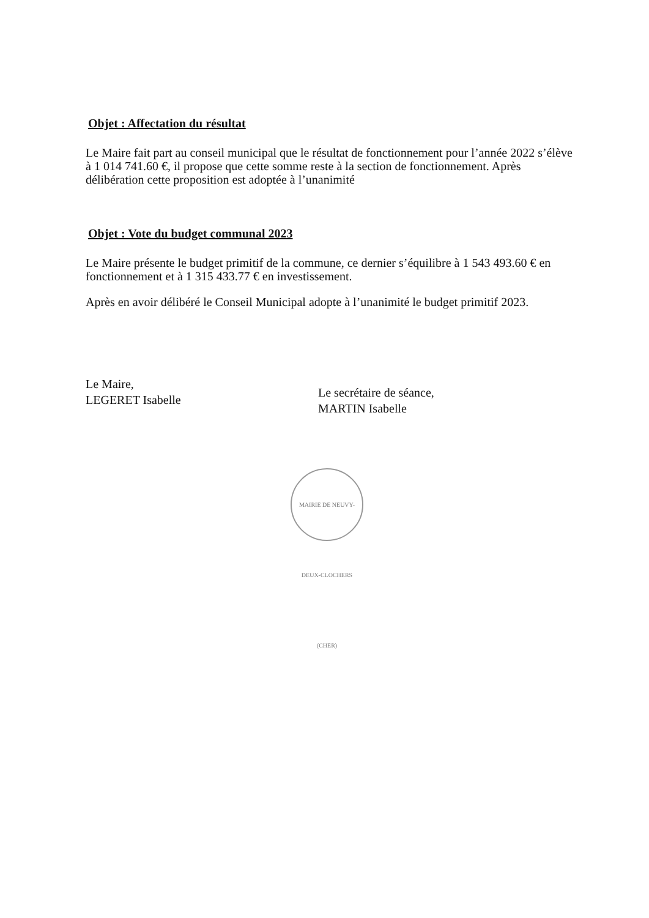Objet : Affectation du résultat
Le Maire fait part au conseil municipal que le résultat de fonctionnement pour l’année 2022 s’élève à 1 014 741.60 €, il propose que cette somme reste à la section de fonctionnement. Après délibération cette proposition est adoptée à l’unanimité
Objet : Vote du budget communal 2023
Le Maire présente le budget primitif de la commune, ce dernier s’équilibre à 1 543 493.60 € en fonctionnement et à 1 315 433.77 € en investissement.
Après en avoir délibéré le Conseil Municipal adopte à l’unanimité le budget primitif 2023.
Le Maire,
LEGERET Isabelle
Le secrétaire de séance,
MARTIN Isabelle
MAIRIE DE NEUVY-DEUX-CLOCHERS (CHER)